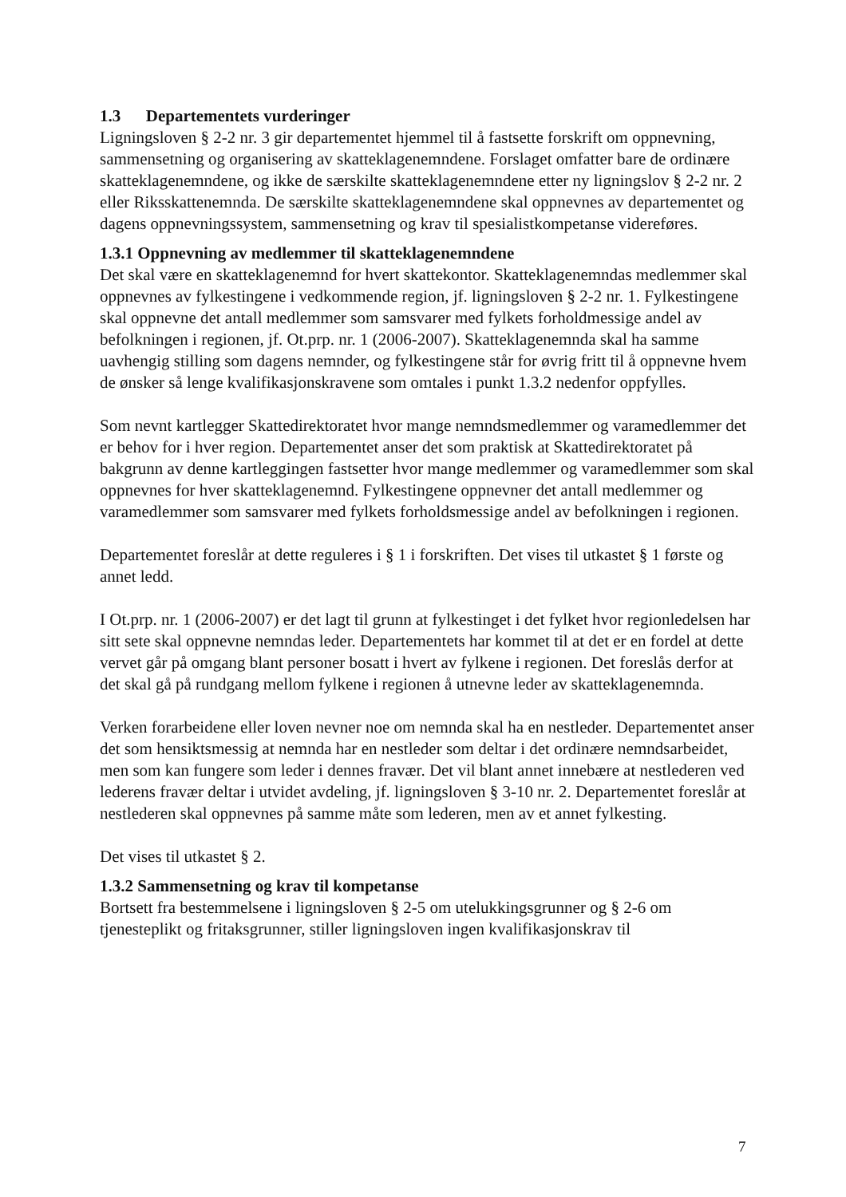1.3 Departementets vurderinger
Ligningsloven § 2-2 nr. 3 gir departementet hjemmel til å fastsette forskrift om oppnevning, sammensetning og organisering av skatteklagenemndene. Forslaget omfatter bare de ordinære skatteklagenemndene, og ikke de særskilte skatteklagenemndene etter ny ligningslov § 2-2 nr. 2 eller Riksskattenemnda. De særskilte skatteklagenemndene skal oppnevnes av departementet og dagens oppnevningssystem, sammensetning og krav til spesialistkompetanse videreføres.
1.3.1 Oppnevning av medlemmer til skatteklagenemndene
Det skal være en skatteklagenemnd for hvert skattekontor. Skatteklagenemndas medlemmer skal oppnevnes av fylkestingene i vedkommende region, jf. ligningsloven § 2-2 nr. 1. Fylkestingene skal oppnevne det antall medlemmer som samsvarer med fylkets forholdmessige andel av befolkningen i regionen, jf. Ot.prp. nr. 1 (2006-2007). Skatteklagenemnda skal ha samme uavhengig stilling som dagens nemnder, og fylkestingene står for øvrig fritt til å oppnevne hvem de ønsker så lenge kvalifikasjonskravene som omtales i punkt 1.3.2 nedenfor oppfylles.
Som nevnt kartlegger Skattedirektoratet hvor mange nemndsmedlemmer og varamedlemmer det er behov for i hver region. Departementet anser det som praktisk at Skattedirektoratet på bakgrunn av denne kartleggingen fastsetter hvor mange medlemmer og varamedlemmer som skal oppnevnes for hver skatteklagenemnd. Fylkestingene oppnevner det antall medlemmer og varamedlemmer som samsvarer med fylkets forholdsmessige andel av befolkningen i regionen.
Departementet foreslår at dette reguleres i § 1 i forskriften. Det vises til utkastet § 1 første og annet ledd.
I Ot.prp. nr. 1 (2006-2007) er det lagt til grunn at fylkestinget i det fylket hvor regionledelsen har sitt sete skal oppnevne nemndas leder. Departementets har kommet til at det er en fordel at dette vervet går på omgang blant personer bosatt i hvert av fylkene i regionen. Det foreslås derfor at det skal gå på rundgang mellom fylkene i regionen å utnevne leder av skatteklagenemnda.
Verken forarbeidene eller loven nevner noe om nemnda skal ha en nestleder. Departementet anser det som hensiktsmessig at nemnda har en nestleder som deltar i det ordinære nemndsarbeidet, men som kan fungere som leder i dennes fravær. Det vil blant annet innebære at nestlederen ved lederens fravær deltar i utvidet avdeling, jf. ligningsloven § 3-10 nr. 2. Departementet foreslår at nestlederen skal oppnevnes på samme måte som lederen, men av et annet fylkesting.
Det vises til utkastet § 2.
1.3.2 Sammensetning og krav til kompetanse
Bortsett fra bestemmelsene i ligningsloven § 2-5 om utelukkingsgrunner og § 2-6 om tjenesteplikt og fritaksgrunner, stiller ligningsloven ingen kvalifikasjonskrav til
7